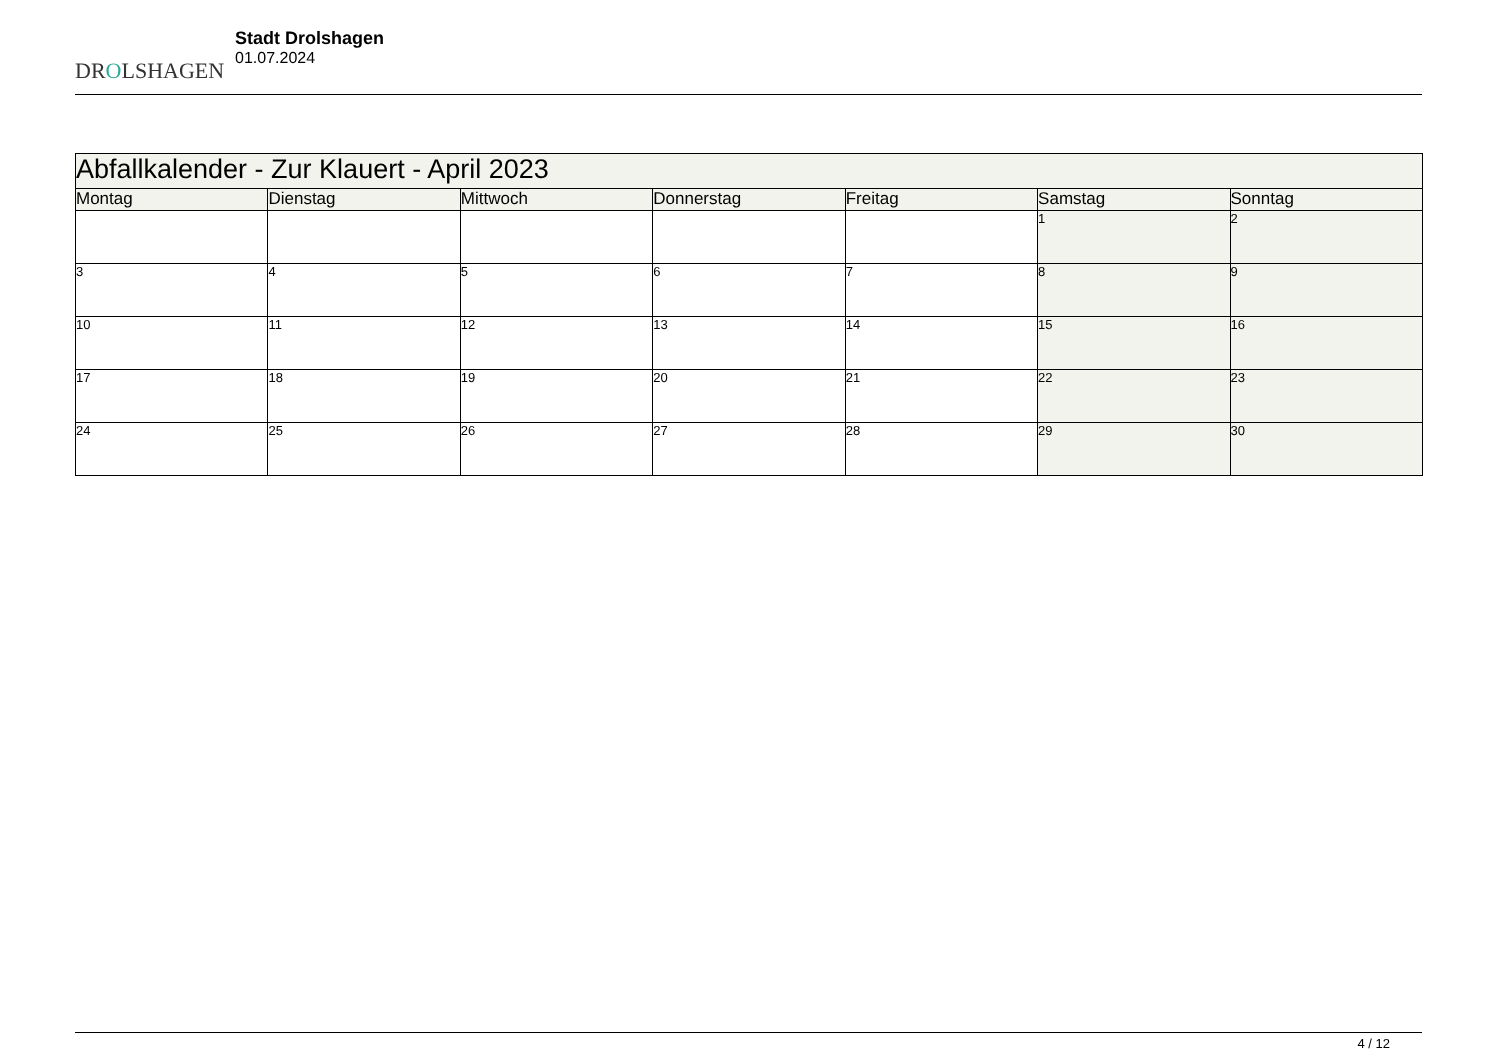DROLSHAGEN
Stadt Drolshagen
01.07.2024
| Abfallkalender - Zur Klauert - April 2023 | | | | | | |
| --- | --- | --- | --- | --- | --- | --- |
| Montag | Dienstag | Mittwoch | Donnerstag | Freitag | Samstag | Sonntag |
| | | | | | 1 | 2 |
| 3 | 4 | 5 | 6 | 7 | 8 | 9 |
| 10 | 11 | 12 | 13 | 14 | 15 | 16 |
| 17 | 18 | 19 | 20 | 21 | 22 | 23 |
| 24 | 25 | 26 | 27 | 28 | 29 | 30 |
4 / 12